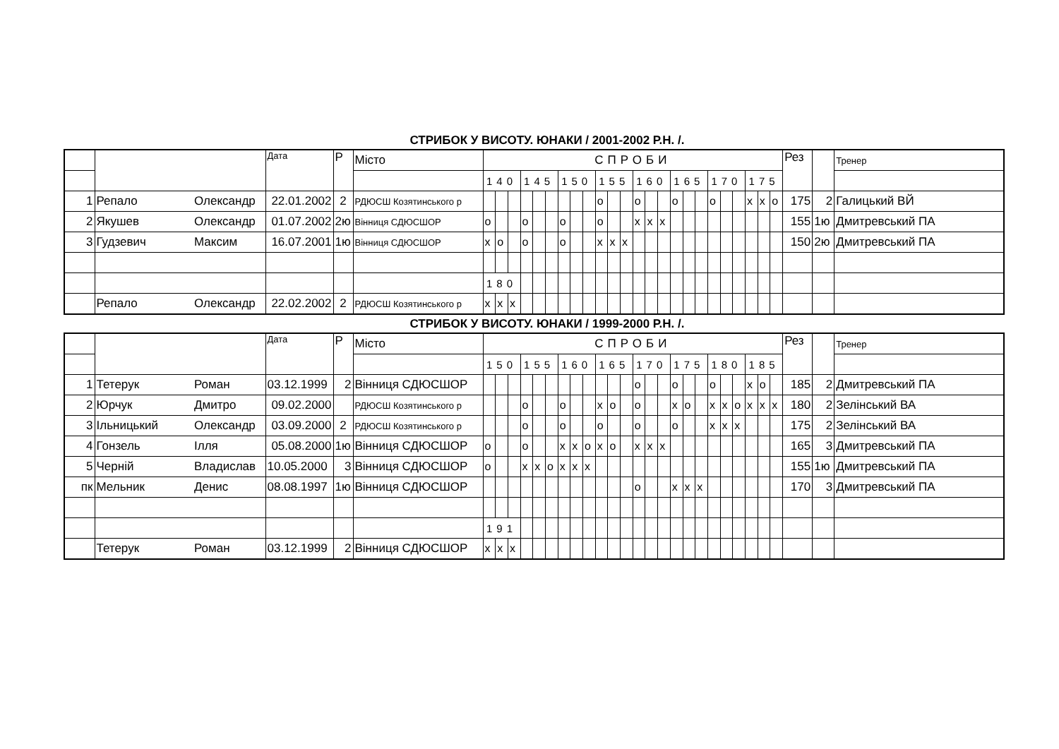СТРИБОК У ВИСОТУ. ЮНАКИ / 2001-2002 Р.Н. /.
| | | | Дата | Р | Місто | СПРОБИ | | | | | | | | | | | | | | | | | | | | | | | | Рез | | Тренер |
| | | | | | | 140 | | | 145 | | | 150 | | | 155 | | | 160 | | | 165 | | | 170 | | | 175 | | | | | |
| 1 | Репало | Олександр | 22.01.2002 | 2 | РДЮСШ Козятинського р | | | | | | | | | | о | | | о | | | о | | | о | | | x | x | о | 175 | 2 | Галицький ВЙ |
| 2 | Якушев | Олександр | 01.07.2002 | 2ю | Вінниця СДЮСШОР | о | | | о | | | о | | | о | | | x | x | x | | | | | | | | | | 155 | 1ю | Дмитревський ПА |
| 3 | Гудзевич | Максим | 16.07.2001 | 1ю | Вінниця СДЮСШОР | x | о | | о | | | о | | | x | x | x | | | | | | | | | | | | | 150 | 2ю | Дмитревський ПА |
| | | | | | | 180 | | | | | | | | | | | | | | | | | | | | | | | | | | |
| | Репало | Олександр | 22.02.2002 | 2 | РДЮСШ Козятинського р | x | x | x | | | | | | | | | | | | | | | | | | | | | | | | |
СТРИБОК У ВИСОТУ. ЮНАКИ / 1999-2000 Р.Н. /.
| | | | Дата | Р | Місто | СПРОБИ | | | | | | | | | | | | | | | | | | | | | | | | Рез | | Тренер |
| | | | | | | 150 | | | 155 | | | 160 | | | 165 | | | 170 | | | 175 | | | 180 | | | 185 | | | | | |
| 1 | Тетерук | Роман | 03.12.1999 | 2 | Вінниця СДЮСШОР | | | | | | | | | | | | | о | | | о | | | о | | | x | о | | 185 | 2 | Дмитревський ПА |
| 2 | Юрчук | Дмитро | 09.02.2000 | | РДЮСШ Козятинського р | | | | о | | | о | | | x | о | | о | | | x | о | | x | x | о | x | x | x | 180 | 2 | Зелінський ВА |
| 3 | Ільницький | Олександр | 03.09.2000 | 2 | РДЮСШ Козятинського р | | | | о | | | о | | | о | | | о | | | о | | | x | x | x | | | | 175 | 2 | Зелінський ВА |
| 4 | Гонзель | Ілля | 05.08.2000 | 1ю | Вінниця СДЮСШОР | о | | | о | | | x | x | о | x | о | | x | x | x | | | | | | | | | | 165 | 3 | Дмитревський ПА |
| 5 | Черній | Владислав | 10.05.2000 | 3 | Вінниця СДЮСШОР | о | | | x | x | о | x | x | x | | | | | | | | | | | | | | | | 155 | 1ю | Дмитревський ПА |
| пк | Мельник | Денис | 08.08.1997 | 1ю | Вінниця СДЮСШОР | | | | | | | | | | | | | о | | | x | x | x | | | | | | | 170 | 3 | Дмитревський ПА |
| | | | | | | 191 | | | | | | | | | | | | | | | | | | | | | | | | | | |
| | Тетерук | Роман | 03.12.1999 | 2 | Вінниця СДЮСШОР | x | x | x | | | | | | | | | | | | | | | | | | | | | | | | |